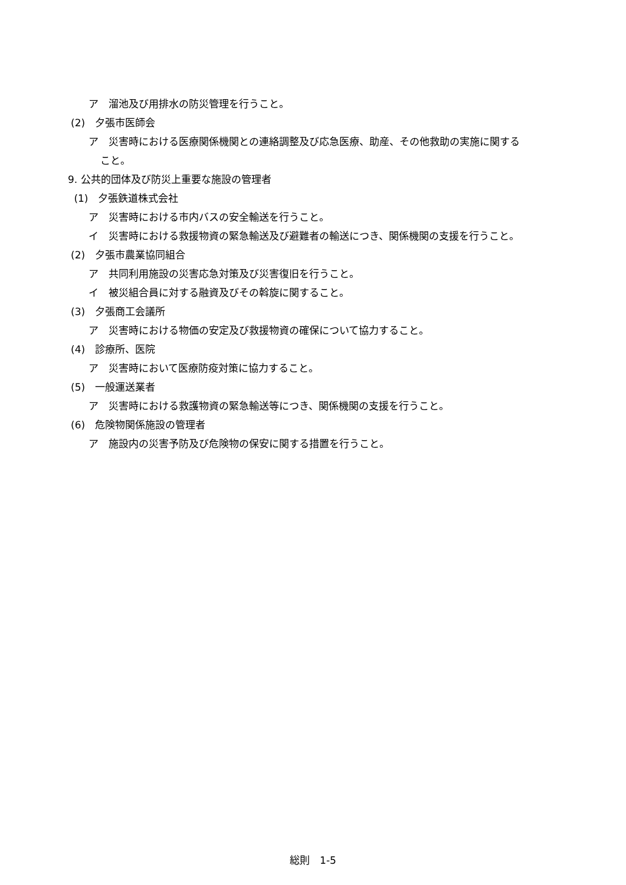ア　溜池及び用排水の防災管理を行うこと。
(2)　夕張市医師会
ア　災害時における医療関係機関との連絡調整及び応急医療、助産、その他救助の実施に関する
こと。
9. 公共的団体及び防災上重要な施設の管理者
(1)　夕張鉄道株式会社
ア　災害時における市内バスの安全輸送を行うこと。
イ　災害時における救援物資の緊急輸送及び避難者の輸送につき、関係機関の支援を行うこと。
(2)　夕張市農業協同組合
ア　共同利用施設の災害応急対策及び災害復旧を行うこと。
イ　被災組合員に対する融資及びその斡旋に関すること。
(3)　夕張商工会議所
ア　災害時における物価の安定及び救援物資の確保について協力すること。
(4)　診療所、医院
ア　災害時において医療防疫対策に協力すること。
(5)　一般運送業者
ア　災害時における救護物資の緊急輸送等につき、関係機関の支援を行うこと。
(6)　危険物関係施設の管理者
ア　施設内の災害予防及び危険物の保安に関する措置を行うこと。
総則　1-5